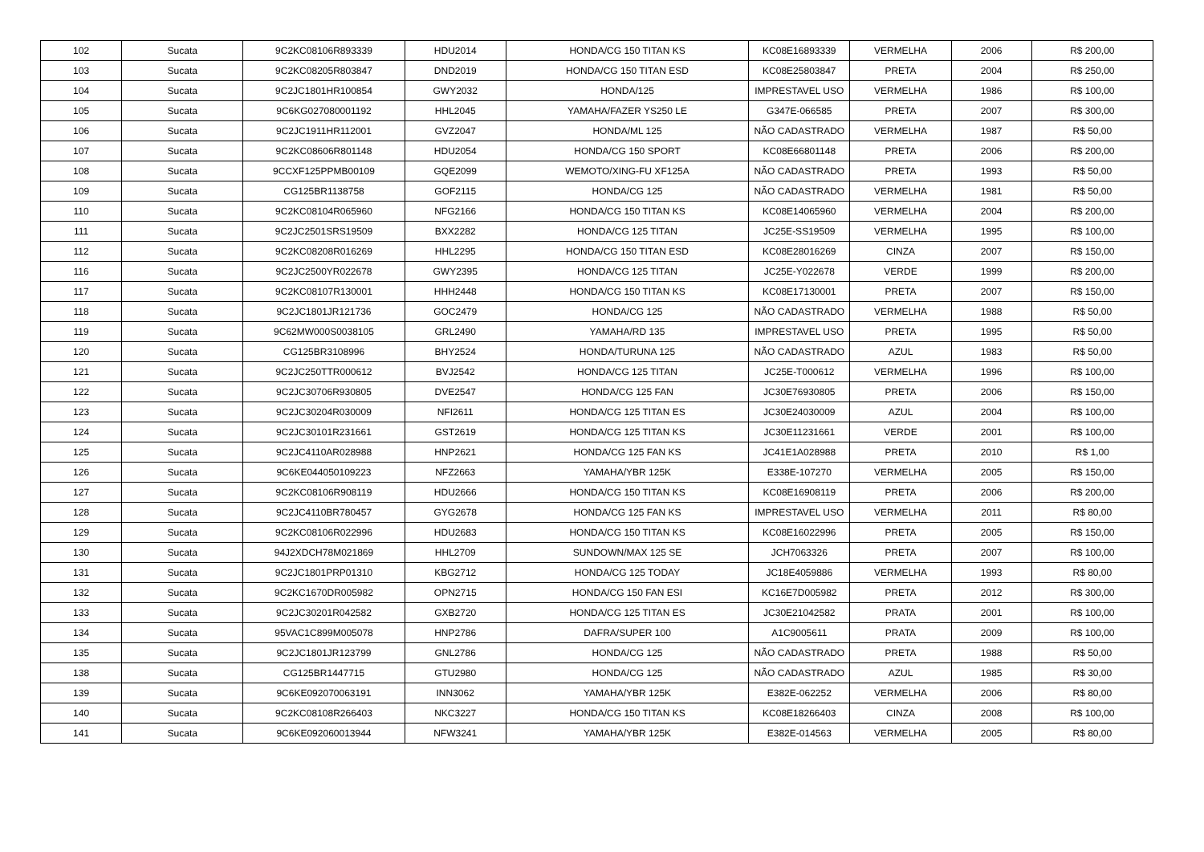| 102 | Sucata | 9C2KC08106R893339 | HDU2014 | HONDA/CG 150 TITAN KS | KC08E16893339 | VERMELHA | 2006 | R$ 200,00 |
| 103 | Sucata | 9C2KC08205R803847 | DND2019 | HONDA/CG 150 TITAN ESD | KC08E25803847 | PRETA | 2004 | R$ 250,00 |
| 104 | Sucata | 9C2JC1801HR100854 | GWY2032 | HONDA/125 | IMPRESTAVEL USO | VERMELHA | 1986 | R$ 100,00 |
| 105 | Sucata | 9C6KG027080001192 | HHL2045 | YAMAHA/FAZER YS250 LE | G347E-066585 | PRETA | 2007 | R$ 300,00 |
| 106 | Sucata | 9C2JC1911HR112001 | GVZ2047 | HONDA/ML 125 | NÃO CADASTRADO | VERMELHA | 1987 | R$ 50,00 |
| 107 | Sucata | 9C2KC08606R801148 | HDU2054 | HONDA/CG 150 SPORT | KC08E66801148 | PRETA | 2006 | R$ 200,00 |
| 108 | Sucata | 9CCXF125PPMB00109 | GQE2099 | WEMOTO/XING-FU XF125A | NÃO CADASTRADO | PRETA | 1993 | R$ 50,00 |
| 109 | Sucata | CG125BR1138758 | GOF2115 | HONDA/CG 125 | NÃO CADASTRADO | VERMELHA | 1981 | R$ 50,00 |
| 110 | Sucata | 9C2KC08104R065960 | NFG2166 | HONDA/CG 150 TITAN KS | KC08E14065960 | VERMELHA | 2004 | R$ 200,00 |
| 111 | Sucata | 9C2JC2501SRS19509 | BXX2282 | HONDA/CG 125 TITAN | JC25E-SS19509 | VERMELHA | 1995 | R$ 100,00 |
| 112 | Sucata | 9C2KC08208R016269 | HHL2295 | HONDA/CG 150 TITAN ESD | KC08E28016269 | CINZA | 2007 | R$ 150,00 |
| 116 | Sucata | 9C2JC2500YR022678 | GWY2395 | HONDA/CG 125 TITAN | JC25E-Y022678 | VERDE | 1999 | R$ 200,00 |
| 117 | Sucata | 9C2KC08107R130001 | HHH2448 | HONDA/CG 150 TITAN KS | KC08E17130001 | PRETA | 2007 | R$ 150,00 |
| 118 | Sucata | 9C2JC1801JR121736 | GOC2479 | HONDA/CG 125 | NÃO CADASTRADO | VERMELHA | 1988 | R$ 50,00 |
| 119 | Sucata | 9C62MW000S0038105 | GRL2490 | YAMAHA/RD 135 | IMPRESTAVEL USO | PRETA | 1995 | R$ 50,00 |
| 120 | Sucata | CG125BR3108996 | BHY2524 | HONDA/TURUNA 125 | NÃO CADASTRADO | AZUL | 1983 | R$ 50,00 |
| 121 | Sucata | 9C2JC250TTR000612 | BVJ2542 | HONDA/CG 125 TITAN | JC25E-T000612 | VERMELHA | 1996 | R$ 100,00 |
| 122 | Sucata | 9C2JC30706R930805 | DVE2547 | HONDA/CG 125 FAN | JC30E76930805 | PRETA | 2006 | R$ 150,00 |
| 123 | Sucata | 9C2JC30204R030009 | NFI2611 | HONDA/CG 125 TITAN ES | JC30E24030009 | AZUL | 2004 | R$ 100,00 |
| 124 | Sucata | 9C2JC30101R231661 | GST2619 | HONDA/CG 125 TITAN KS | JC30E11231661 | VERDE | 2001 | R$ 100,00 |
| 125 | Sucata | 9C2JC4110AR028988 | HNP2621 | HONDA/CG 125 FAN KS | JC41E1A028988 | PRETA | 2010 | R$ 1,00 |
| 126 | Sucata | 9C6KE044050109223 | NFZ2663 | YAMAHA/YBR 125K | E338E-107270 | VERMELHA | 2005 | R$ 150,00 |
| 127 | Sucata | 9C2KC08106R908119 | HDU2666 | HONDA/CG 150 TITAN KS | KC08E16908119 | PRETA | 2006 | R$ 200,00 |
| 128 | Sucata | 9C2JC4110BR780457 | GYG2678 | HONDA/CG 125 FAN KS | IMPRESTAVEL USO | VERMELHA | 2011 | R$ 80,00 |
| 129 | Sucata | 9C2KC08106R022996 | HDU2683 | HONDA/CG 150 TITAN KS | KC08E16022996 | PRETA | 2005 | R$ 150,00 |
| 130 | Sucata | 94J2XDCH78M021869 | HHL2709 | SUNDOWN/MAX 125 SE | JCH7063326 | PRETA | 2007 | R$ 100,00 |
| 131 | Sucata | 9C2JC1801PRP01310 | KBG2712 | HONDA/CG 125 TODAY | JC18E4059886 | VERMELHA | 1993 | R$ 80,00 |
| 132 | Sucata | 9C2KC1670DR005982 | OPN2715 | HONDA/CG 150 FAN ESI | KC16E7D005982 | PRETA | 2012 | R$ 300,00 |
| 133 | Sucata | 9C2JC30201R042582 | GXB2720 | HONDA/CG 125 TITAN ES | JC30E21042582 | PRATA | 2001 | R$ 100,00 |
| 134 | Sucata | 95VAC1C899M005078 | HNP2786 | DAFRA/SUPER 100 | A1C9005611 | PRATA | 2009 | R$ 100,00 |
| 135 | Sucata | 9C2JC1801JR123799 | GNL2786 | HONDA/CG 125 | NÃO CADASTRADO | PRETA | 1988 | R$ 50,00 |
| 138 | Sucata | CG125BR1447715 | GTU2980 | HONDA/CG 125 | NÃO CADASTRADO | AZUL | 1985 | R$ 30,00 |
| 139 | Sucata | 9C6KE092070063191 | INN3062 | YAMAHA/YBR 125K | E382E-062252 | VERMELHA | 2006 | R$ 80,00 |
| 140 | Sucata | 9C2KC08108R266403 | NKC3227 | HONDA/CG 150 TITAN KS | KC08E18266403 | CINZA | 2008 | R$ 100,00 |
| 141 | Sucata | 9C6KE092060013944 | NFW3241 | YAMAHA/YBR 125K | E382E-014563 | VERMELHA | 2005 | R$ 80,00 |